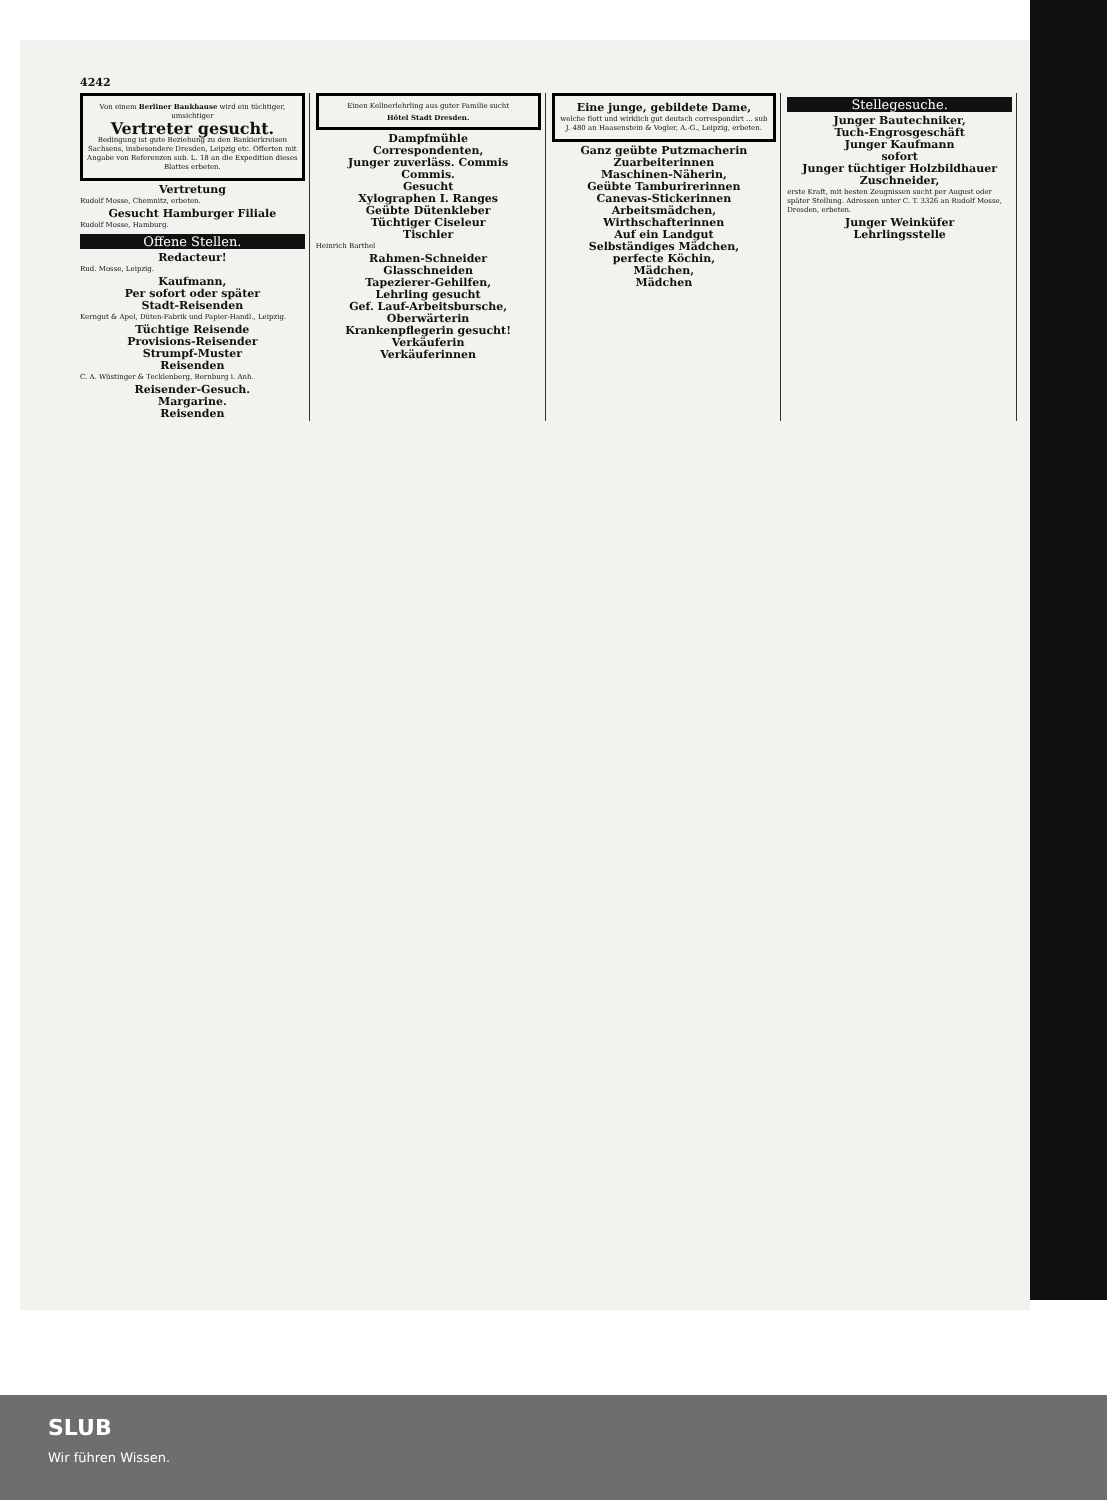4242
Von einem Berliner Bankhause wird ein tüchtiger, umsichtiger
Vertreter gesucht.
Bedingung ist gute Beziehung zu den Bankierkreisen Sachsens, insbesondere Dresden, Leipzig etc. Offerten mit Angabe von Referenzen sub. L. 18 an die Expedition dieses Blattes erbeten.
Vertretung
Rudolf Mosse, Chemnitz, erbeten.
Gesucht Hamburger Filiale
Rudolf Mosse, Hamburg.
Offene Stellen.
Redacteur!
Rud. Mosse, Leipzig.
Kaufmann,
Per sofort oder später
Stadt-Reisenden
Kerngut & Apel, Düten-Fabrik und Papier-Handl., Leipzig.
Tüchtige Reisende
Provisions-Reisender
Strumpf-Muster
Reisenden
C. A. Wüstinger & Tecklenberg, Bernburg i. Anh.
Reisender-Gesuch.
Margarine.
Reisenden
Einen Kellnerlehrling aus guter Familie sucht
Hôtel Stadt Dresden.
Dampfmühle
Correspondenten,
Junger zuverläss. Commis
Commis.
Gesucht
Xylographen I. Ranges
Geübte Dütenkleber
Tüchtiger Ciseleur
Tischler
Heinrich Barthel
Rahmen-Schneider
Glasschneiden
Tapezierer-Gehilfen,
Lehrling gesucht
Gef. Lauf-Arbeitsbursche,
Oberwärterin
Krankenpflegerin gesucht!
Verkäuferin
Verkäuferinnen
Eine junge, gebildete Dame,
welche flott und wirklich gut deutsch correspondirt ... sub J. 480 an Haasenstein & Vogler, A.-G., Leipzig, erbeten.
Ganz geübte Putzmacherin
Zuarbeiterinnen
Maschinen-Näherin,
Geübte Tamburirerinnen
Canevas-Stickerinnen
Arbeitsmädchen,
Wirthschafterinnen
Auf ein Landgut
Selbständiges Mädchen,
perfecte Köchin,
Mädchen,
Mädchen
Stellegesuche.
Junger Bautechniker,
Tuch-Engrosgeschäft
Junger Kaufmann
sofort
Junger tüchtiger Holzbildhauer
Zuschneider,
erste Kraft, mit besten Zeugnissen sucht per August oder später Stellung. Adressen unter C. T. 3326 an Rudolf Mosse, Dresden, erbeten.
Junger Weinküfer
Lehrlingsstelle
SLUB
Wir führen Wissen.